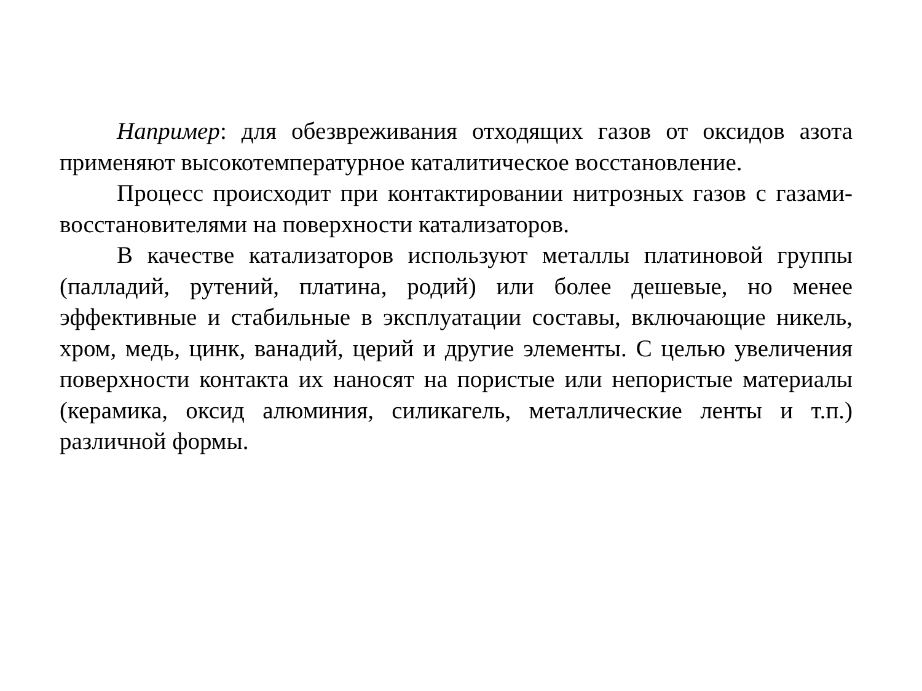Например: для обезвреживания отходящих газов от оксидов азота применяют высокотемпературное каталитическое восстановление.
Процесс происходит при контактировании нитрозных газов с газами-восстановителями на поверхности катализаторов.
В качестве катализаторов используют металлы платиновой группы (палладий, рутений, платина, родий) или более дешевые, но менее эффективные и стабильные в эксплуатации составы, включающие никель, хром, медь, цинк, ванадий, церий и другие элементы. С целью увеличения поверхности контакта их наносят на пористые или непористые материалы (керамика, оксид алюминия, силикагель, металлические ленты и т.п.) различной формы.